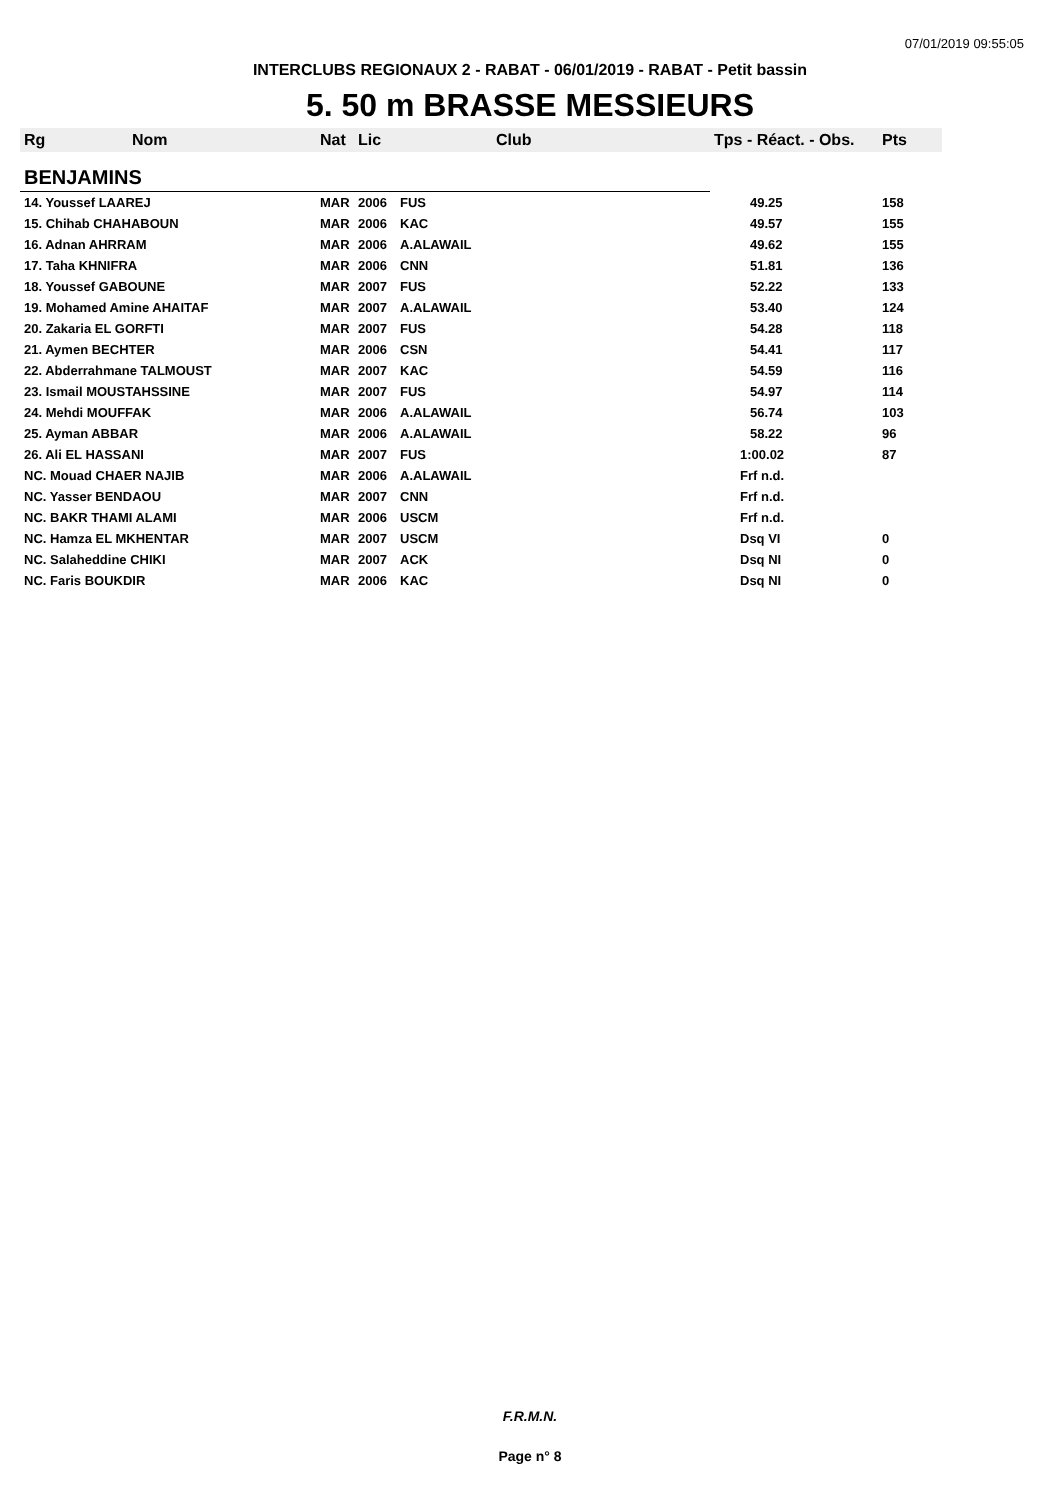07/01/2019 09:55:05
INTERCLUBS REGIONAUX 2 - RABAT - 06/01/2019 - RABAT - Petit bassin
5. 50 m BRASSE MESSIEURS
| Rg | Nom | Nat | Lic | Club | Tps - Réact. - Obs. | Pts |
| --- | --- | --- | --- | --- | --- | --- |
| BENJAMINS | | | | | | |
| 14. Youssef LAAREJ | | MAR | 2006 | FUS | 49.25 | 158 |
| 15. Chihab CHAHABOUN | | MAR | 2006 | KAC | 49.57 | 155 |
| 16. Adnan AHRRAM | | MAR | 2006 | A.ALAWAIL | 49.62 | 155 |
| 17. Taha KHNIFRA | | MAR | 2006 | CNN | 51.81 | 136 |
| 18. Youssef GABOUNE | | MAR | 2007 | FUS | 52.22 | 133 |
| 19. Mohamed Amine AHAITAF | | MAR | 2007 | A.ALAWAIL | 53.40 | 124 |
| 20. Zakaria EL GORFTI | | MAR | 2007 | FUS | 54.28 | 118 |
| 21. Aymen BECHTER | | MAR | 2006 | CSN | 54.41 | 117 |
| 22. Abderrahmane TALMOUST | | MAR | 2007 | KAC | 54.59 | 116 |
| 23. Ismail MOUSTAHSSINE | | MAR | 2007 | FUS | 54.97 | 114 |
| 24. Mehdi MOUFFAK | | MAR | 2006 | A.ALAWAIL | 56.74 | 103 |
| 25. Ayman ABBAR | | MAR | 2006 | A.ALAWAIL | 58.22 | 96 |
| 26. Ali EL HASSANI | | MAR | 2007 | FUS | 1:00.02 | 87 |
| NC. Mouad CHAER NAJIB | | MAR | 2006 | A.ALAWAIL | Frf n.d. | |
| NC. Yasser BENDAOU | | MAR | 2007 | CNN | Frf n.d. | |
| NC. BAKR THAMI ALAMI | | MAR | 2006 | USCM | Frf n.d. | |
| NC. Hamza EL MKHENTAR | | MAR | 2007 | USCM | Dsq VI | 0 |
| NC. Salaheddine CHIKI | | MAR | 2007 | ACK | Dsq NI | 0 |
| NC. Faris BOUKDIR | | MAR | 2006 | KAC | Dsq NI | 0 |
F.R.M.N.
Page n° 8